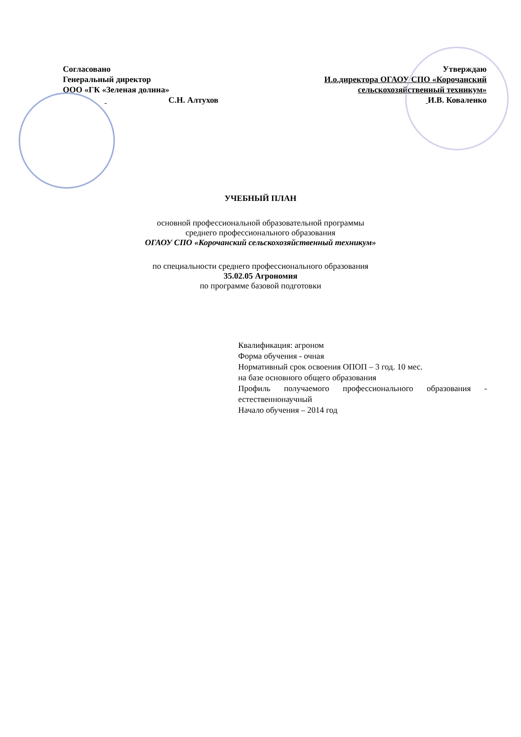Согласовано
Генеральный директор
ООО «ГК «Зеленая долина»
С.Н. Алтухов
Утверждаю
И.о.директора ОГАОУ СПО «Корочанский
сельскохозяйственный техникум»
И.В. Коваленко
УЧЕБНЫЙ ПЛАН
основной профессиональной образовательной программы
среднего профессионального образования
ОГАОУ СПО «Корочанский сельскохозяйственный техникум»
по специальности среднего профессионального образования
35.02.05 Агрономия
по программе базовой подготовки
Квалификация: агроном
Форма обучения - очная
Нормативный срок освоения ОПОП – 3 год. 10 мес.
на базе основного общего образования
Профиль получаемого профессионального образования - естественнонаучный
Начало обучения – 2014 год